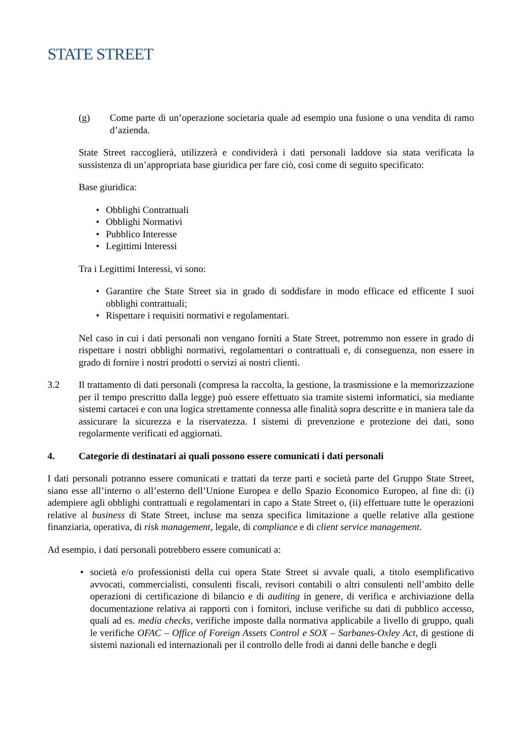STATE STREET<sup>.</sup>
(g) Come parte di un’operazione societaria quale ad esempio una fusione o una vendita di ramo d’azienda.
State Street raccoglierà, utilizzerà e condividerà i dati personali laddove sia stata verificata la sussistenza di un’appropriata base giuridica per fare ciò, così come di seguito specificato:
Base giuridica:
• Obblighi Contrattuali
• Obblighi Normativi
• Pubblico Interesse
• Legittimi Interessi
Tra i Legittimi Interessi, vi sono:
• Garantire che State Street sia in grado di soddisfare in modo efficace ed efficente I suoi obblighi contrattuali;
• Rispettare i requisiti normativi e regolamentari.
Nel caso in cui i dati personali non vengano forniti a State Street, potremmo non essere in grado di rispettare i nostri obblighi normativi, regolamentari o contrattuali e, di conseguenza, non essere in grado di fornire i nostri prodotti o servizi ai nostri clienti.
3.2 Il trattamento di dati personali (compresa la raccolta, la gestione, la trasmissione e la memorizzazione per il tempo prescritto dalla legge) può essere effettuato sia tramite sistemi informatici, sia mediante sistemi cartacei e con una logica strettamente connessa alle finalità sopra descritte e in maniera tale da assicurare la sicurezza e la riservatezza. I sistemi di prevenzione e protezione dei dati, sono regolarmente verificati ed aggiornati.
4. Categorie di destinatari ai quali possono essere comunicati i dati personali
I dati personali potranno essere comunicati e trattati da terze parti e società parte del Gruppo State Street, siano esse all’interno o all’esterno dell’Unione Europea e dello Spazio Economico Europeo, al fine di: (i) adempiere agli obblighi contrattuali e regolamentari in capo a State Street o, (ii) effettuare tutte le operazioni relative al business di State Street, incluse ma senza specifica limitazione a quelle relative alla gestione finanziaria, operativa, di risk management, legale, di compliance e di client service management.
Ad esempio, i dati personali potrebbero essere comunicati a:
• società e/o professionisti della cui opera State Street si avvale quali, a titolo esemplificativo avvocati, commercialisti, consulenti fiscali, revisori contabili o altri consulenti nell’ambito delle operazioni di certificazione di bilancio e di auditing in genere, di verifica e archiviazione della documentazione relativa ai rapporti con i fornitori, incluse verifiche su dati di pubblico accesso, quali ad es. media checks, verifiche imposte dalla normativa applicabile a livello di gruppo, quali le verifiche OFAC – Office of Foreign Assets Control e SOX – Sarbanes-Oxley Act, di gestione di sistemi nazionali ed internazionali per il controllo delle frodi ai danni delle banche e degli